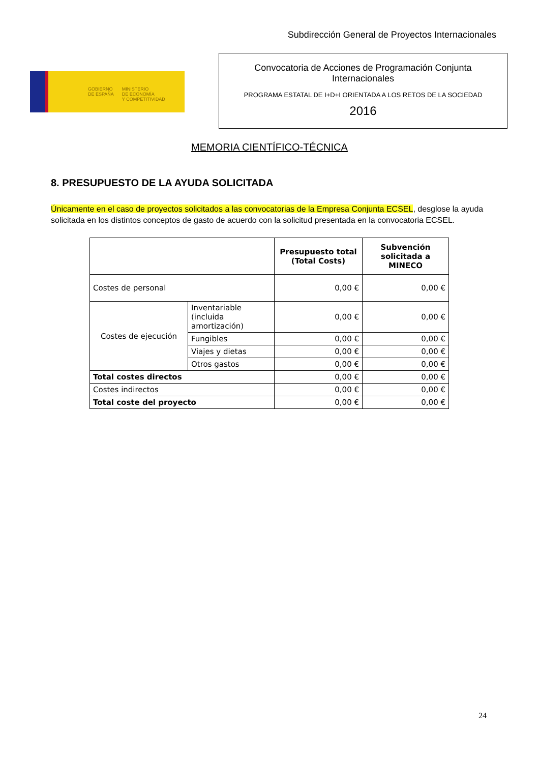Subdirección General de Proyectos Internacionales
GOBIERNO
DE ESPAÑA
MINISTERIO
DE ECONOMÍA
Y COMPETITIVIDAD
Convocatoria de Acciones de Programación Conjunta
Internacionales
PROGRAMA ESTATAL DE I+D+I ORIENTADA A LOS RETOS DE LA SOCIEDAD
2016
MEMORIA CIENTÍFICO-TÉCNICA
8. PRESUPUESTO DE LA AYUDA SOLICITADA
Únicamente en el caso de proyectos solicitados a las convocatorias de la Empresa Conjunta ECSEL, desglose la ayuda solicitada en los distintos conceptos de gasto de acuerdo con la solicitud presentada en la convocatoria ECSEL.
| | | Presupuesto total (Total Costs) | Subvención solicitada a MINECO |
| --- | --- | --- | --- |
| Costes de personal | | 0,00 € | 0,00 € |
| Costes de ejecución | Inventariable (incluida amortización) | 0,00 € | 0,00 € |
| | Fungibles | 0,00 € | 0,00 € |
| | Viajes y dietas | 0,00 € | 0,00 € |
| | Otros gastos | 0,00 € | 0,00 € |
| Total costes directos | | 0,00 € | 0,00 € |
| Costes indirectos | | 0,00 € | 0,00 € |
| Total coste del proyecto | | 0,00 € | 0,00 € |
24